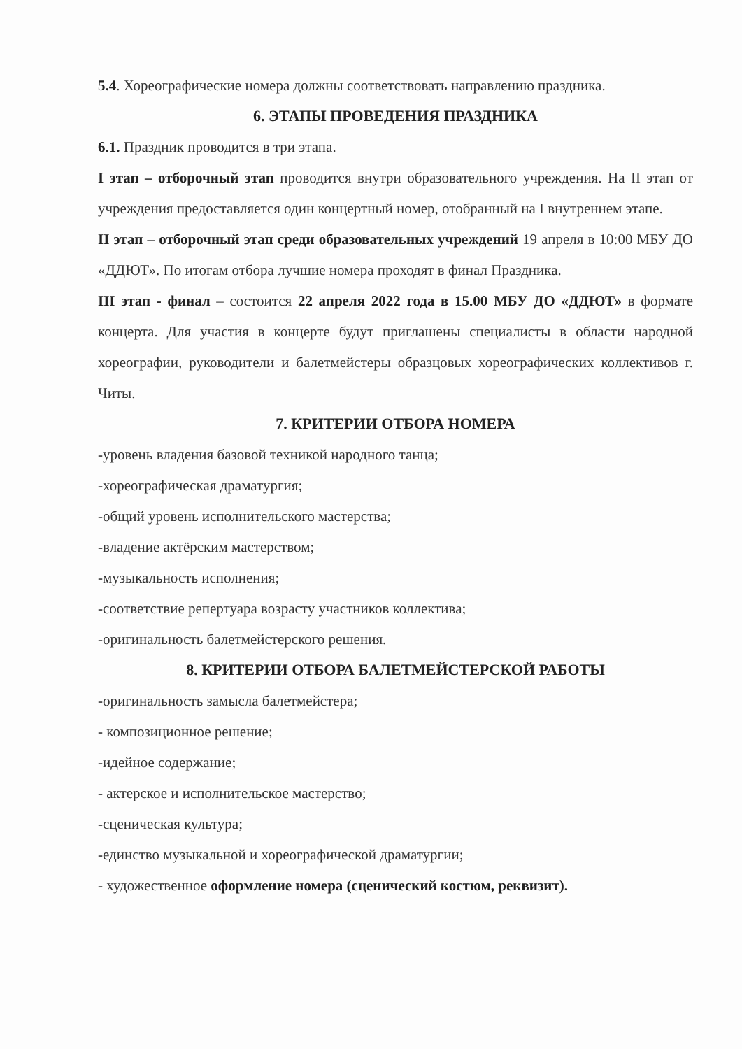5.4. Хореографические номера должны соответствовать направлению праздника.
6. ЭТАПЫ ПРОВЕДЕНИЯ ПРАЗДНИКА
6.1. Праздник проводится в три этапа.
I этап – отборочный этап проводится внутри образовательного учреждения. На II этап от учреждения предоставляется один концертный номер, отобранный на I внутреннем этапе.
II этап – отборочный этап среди образовательных учреждений 19 апреля в 10:00 МБУ ДО «ДДЮТ». По итогам отбора лучшие номера проходят в финал Праздника.
III этап - финал – состоится 22 апреля 2022 года в 15.00 МБУ ДО «ДДЮТ» в формате концерта. Для участия в концерте будут приглашены специалисты в области народной хореографии, руководители и балетмейстеры образцовых хореографических коллективов г. Читы.
7. КРИТЕРИИ ОТБОРА НОМЕРА
-уровень владения базовой техникой народного танца;
-хореографическая драматургия;
-общий уровень исполнительского мастерства;
-владение актёрским мастерством;
-музыкальность исполнения;
-соответствие репертуара возрасту участников коллектива;
-оригинальность балетмейстерского решения.
8. КРИТЕРИИ ОТБОРА БАЛЕТМЕЙСТЕРСКОЙ РАБОТЫ
-оригинальность замысла балетмейстера;
- композиционное решение;
-идейное содержание;
- актерское и исполнительское мастерство;
-сценическая культура;
-единство музыкальной и хореографической драматургии;
- художественное оформление номера (сценический костюм, реквизит).